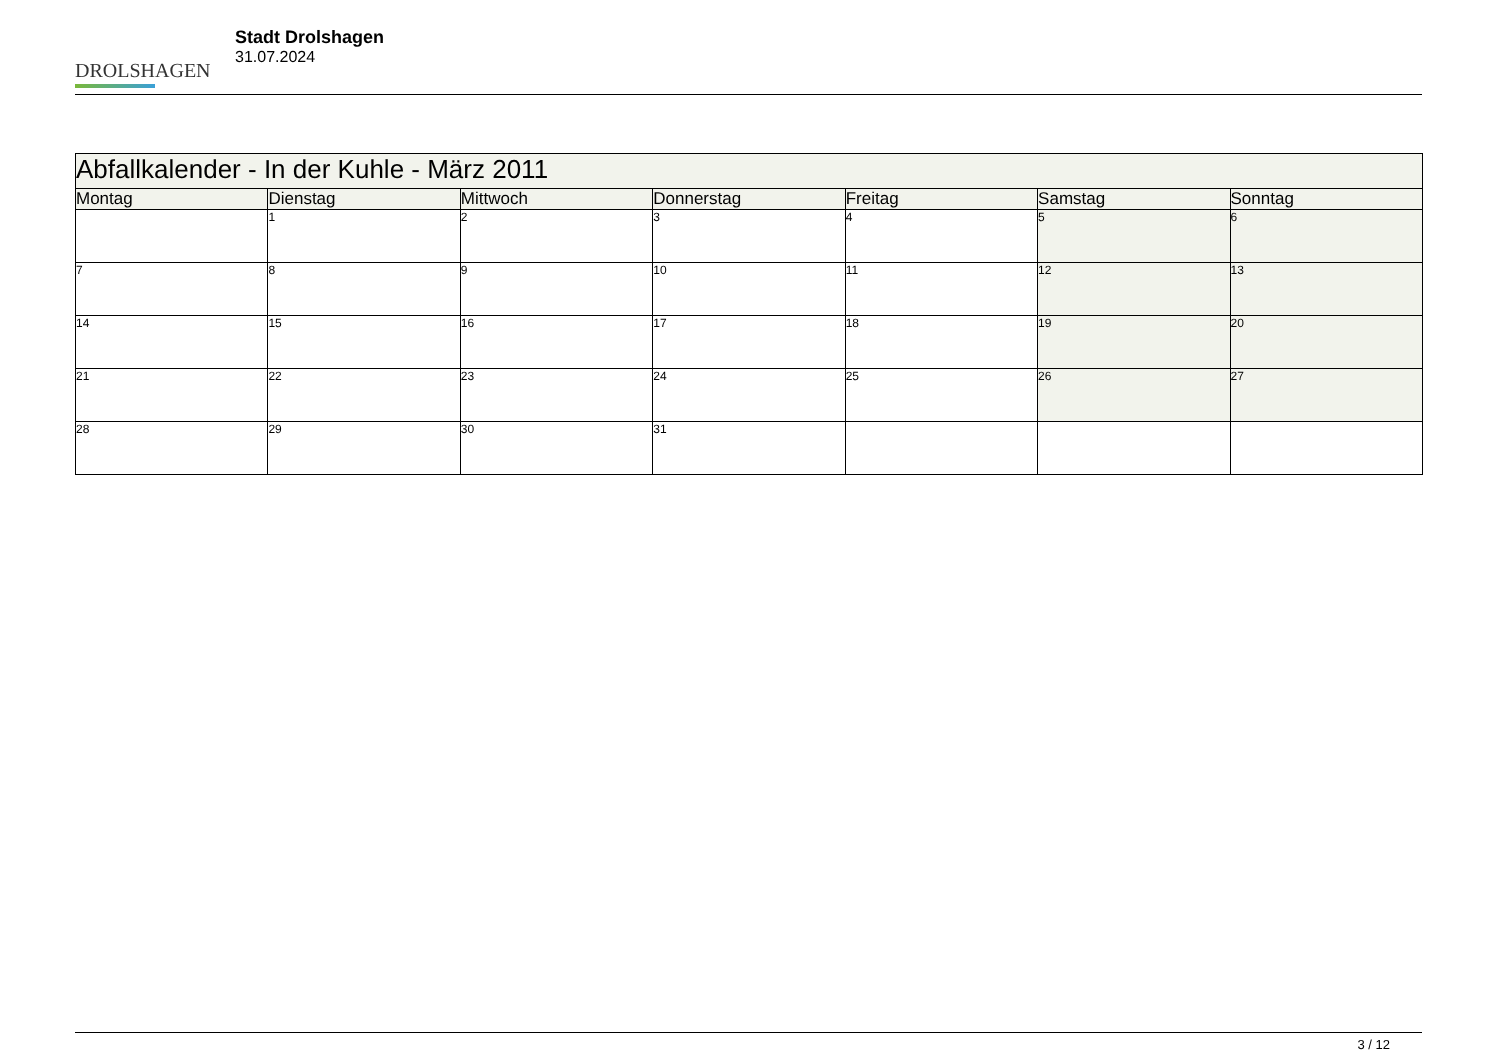DROLSHAGEN
Stadt Drolshagen
31.07.2024
| Abfallkalender - In der Kuhle - März 2011 | | | | | | |
| Montag | Dienstag | Mittwoch | Donnerstag | Freitag | Samstag | Sonntag |
| | 1 | 2 | 3 | 4 | 5 | 6 |
| 7 | 8 | 9 | 10 | 11 | 12 | 13 |
| 14 | 15 | 16 | 17 | 18 | 19 | 20 |
| 21 | 22 | 23 | 24 | 25 | 26 | 27 |
| 28 | 29 | 30 | 31 | | | |
3 / 12